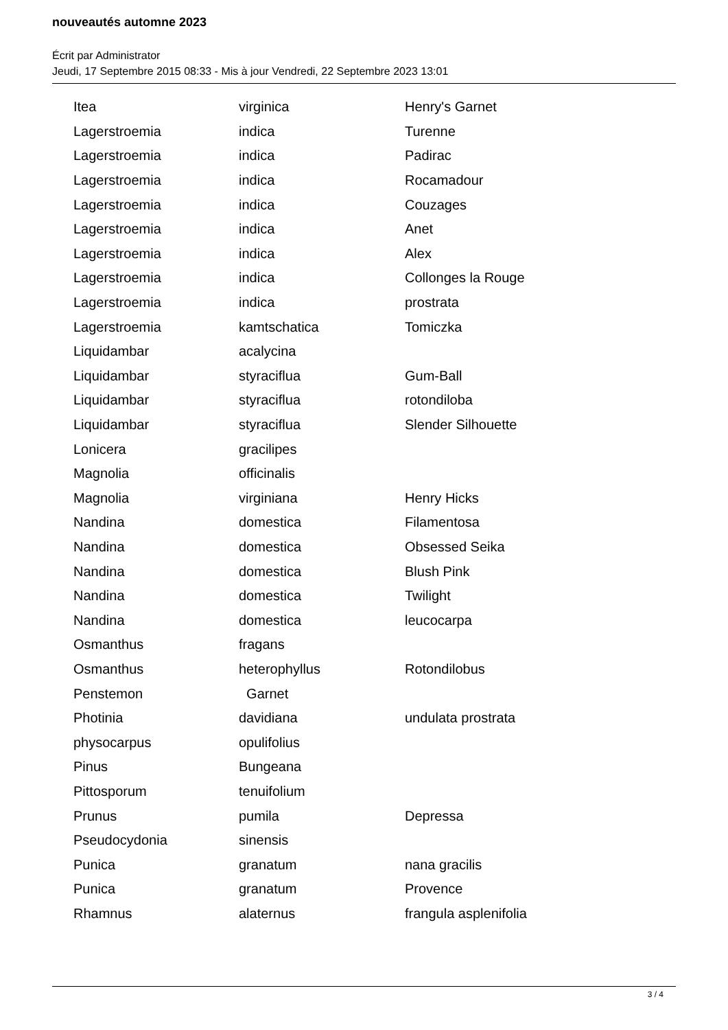nouveautés automne 2023
Écrit par Administrator
Jeudi, 17 Septembre 2015 08:33 - Mis à jour Vendredi, 22 Septembre 2023 13:01
| Itea | virginica | Henry's Garnet |
| Lagerstroemia | indica | Turenne |
| Lagerstroemia | indica | Padirac |
| Lagerstroemia | indica | Rocamadour |
| Lagerstroemia | indica | Couzages |
| Lagerstroemia | indica | Anet |
| Lagerstroemia | indica | Alex |
| Lagerstroemia | indica | Collonges la Rouge |
| Lagerstroemia | indica | prostrata |
| Lagerstroemia | kamtschatica | Tomiczka |
| Liquidambar | acalycina | |
| Liquidambar | styraciflua | Gum-Ball |
| Liquidambar | styraciflua | rotondiloba |
| Liquidambar | styraciflua | Slender Silhouette |
| Lonicera | gracilipes | |
| Magnolia | officinalis | |
| Magnolia | virginiana | Henry Hicks |
| Nandina | domestica | Filamentosa |
| Nandina | domestica | Obsessed Seika |
| Nandina | domestica | Blush Pink |
| Nandina | domestica | Twilight |
| Nandina | domestica | leucocarpa |
| Osmanthus | fragans | |
| Osmanthus | heterophyllus | Rotondilobus |
| Penstemon | Garnet | |
| Photinia | davidiana | undulata prostrata |
| physocarpus | opulifolius | |
| Pinus | Bungeana | |
| Pittosporum | tenuifolium | |
| Prunus | pumila | Depressa |
| Pseudocydonia | sinensis | |
| Punica | granatum | nana gracilis |
| Punica | granatum | Provence |
| Rhamnus | alaternus | frangula asplenifolia |
3 / 4